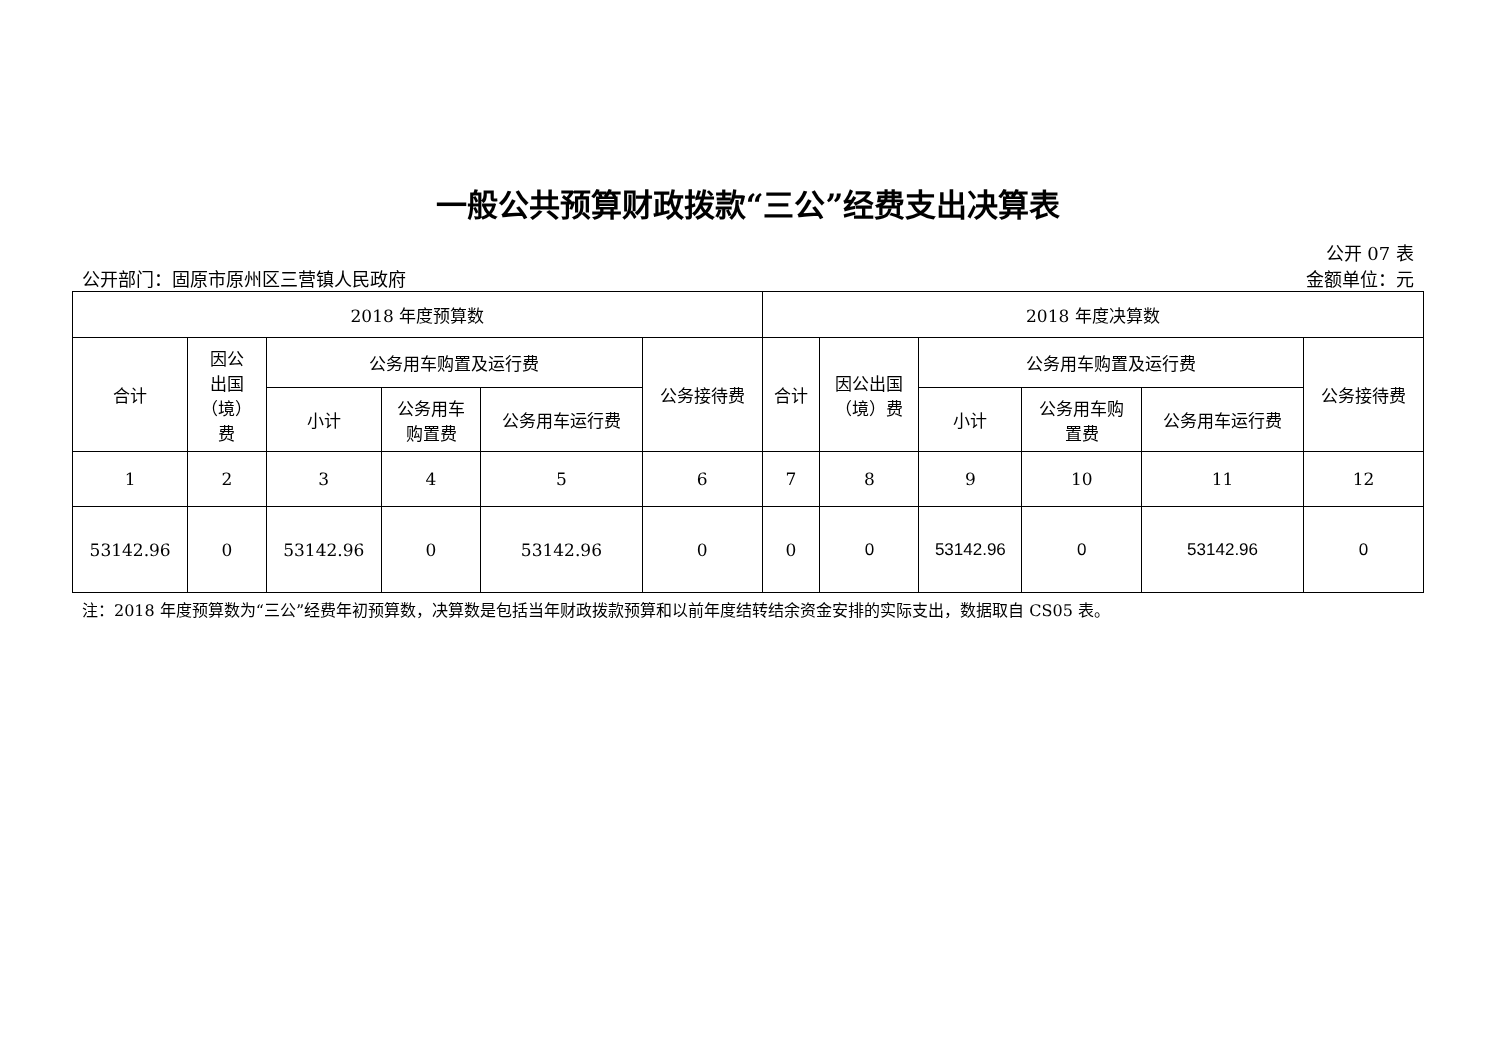一般公共预算财政拨款“三公”经费支出决算表
公开 07 表
公开部门：固原市原州区三营镇人民政府 金额单位：元
| 2018 年度预算数 | | | | | | 2018 年度决算数 | | | | | |
| --- | --- | --- | --- | --- | --- | --- | --- | --- | --- | --- | --- |
| 合计 | 因公 出国 （境） 费 | 公务用车购置及运行费 | | | 公务接待费 | 合计 | 因公出国 （境）费 | 公务用车购置及运行费 | | | 公务接待费 |
| | | 小计 | 公务用车 购置费 | 公务用车运行费 | | | | 小计 | 公务用车购 置费 | 公务用车运行费 | |
| 1 | 2 | 3 | 4 | 5 | 6 | 7 | 8 | 9 | 10 | 11 | 12 |
| 53142.96 | 0 | 53142.96 | 0 | 53142.96 | 0 | 0 | 0 | 53142.96 | 0 | 53142.96 | 0 |
注：2018 年度预算数为“三公”经费年初预算数，决算数是包括当年财政拨款预算和以前年度结转结余资金安排的实际支出，数据取自 CS05 表。